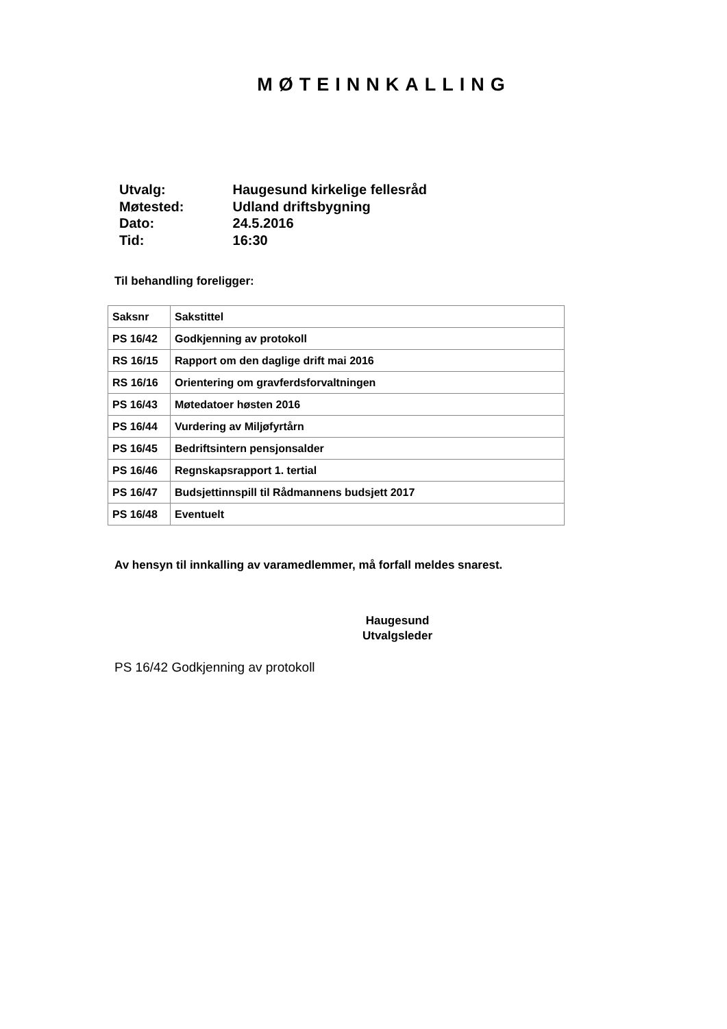MØTEINNKALLING
Utvalg: Haugesund kirkelige fellesråd
Møtested: Udland driftsbygning
Dato: 24.5.2016
Tid: 16:30
Til behandling foreligger:
| Saksnr | Sakstittel |
| --- | --- |
| PS 16/42 | Godkjenning av protokoll |
| RS 16/15 | Rapport om den daglige drift mai 2016 |
| RS 16/16 | Orientering om gravferdsforvaltningen |
| PS 16/43 | Møtedatoer høsten 2016 |
| PS 16/44 | Vurdering av Miljøfyrtårn |
| PS 16/45 | Bedriftsintern pensjonsalder |
| PS 16/46 | Regnskapsrapport 1. tertial |
| PS 16/47 | Budsjettinnspill til Rådmannens budsjett 2017 |
| PS 16/48 | Eventuelt |
Av hensyn til innkalling av varamedlemmer, må forfall meldes snarest.
Haugesund
Utvalgsleder
PS 16/42 Godkjenning av protokoll